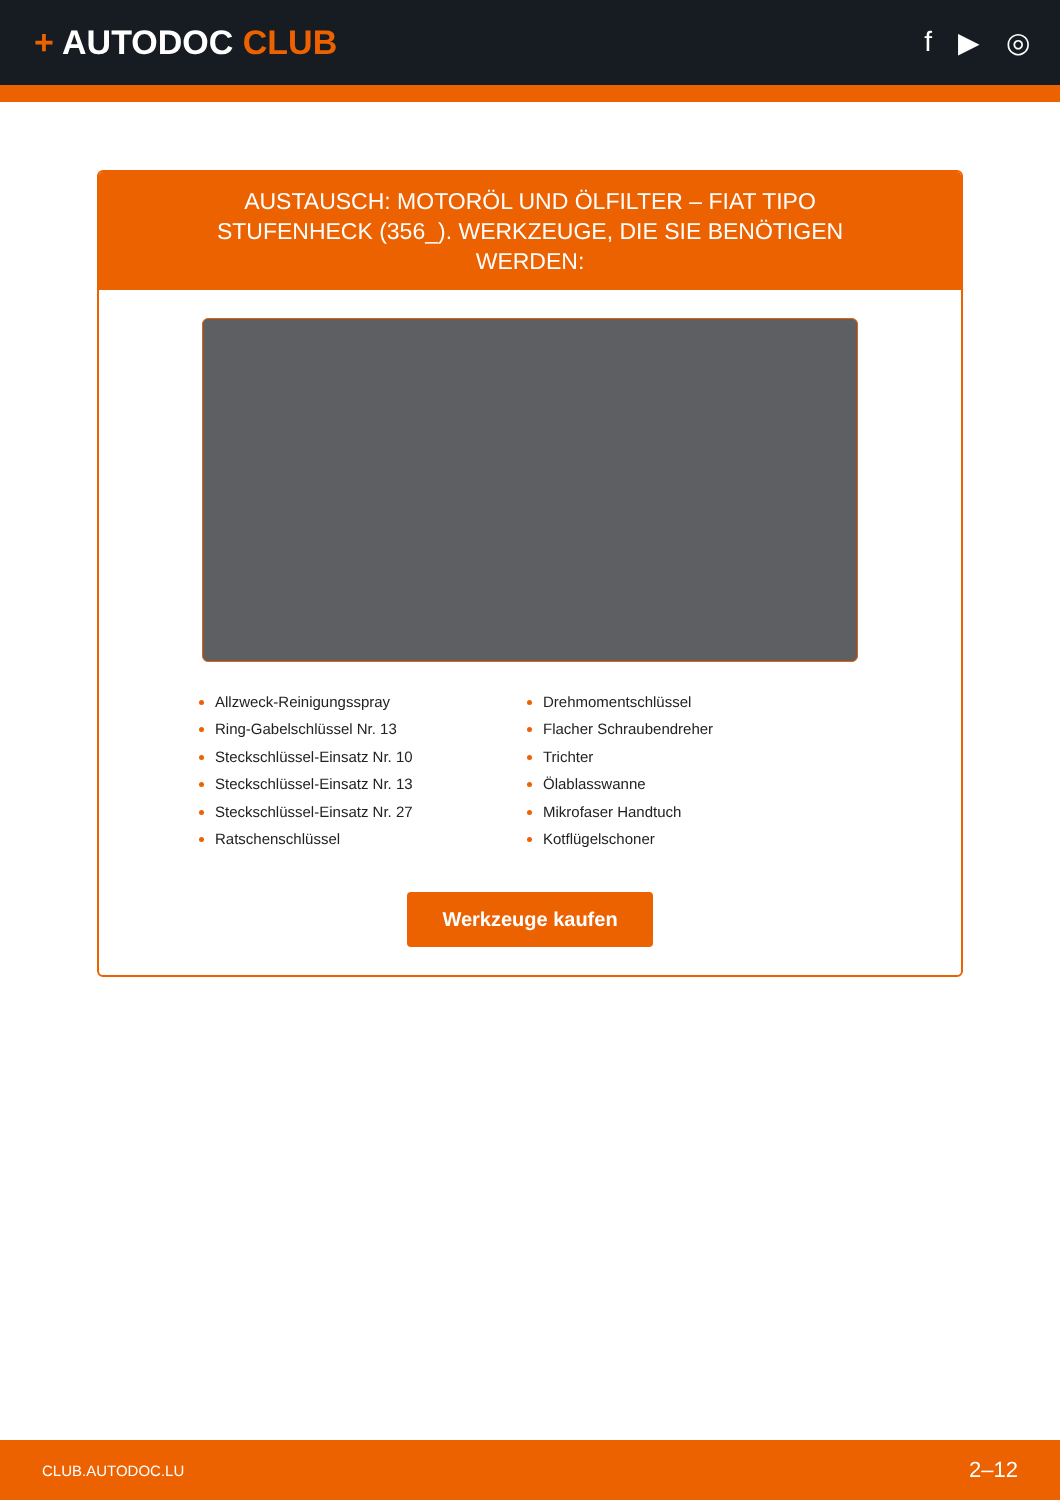+ AUTODOC CLUB
f ▶ ◎
AUSTAUSCH: MOTORÖL UND ÖLFILTER – FIAT TIPO STUFENHECK (356_). WERKZEUGE, DIE SIE BENÖTIGEN WERDEN:
Allzweck-Reinigungsspray
Ring-Gabelschlüssel Nr. 13
Steckschlüssel-Einsatz Nr. 10
Steckschlüssel-Einsatz Nr. 13
Steckschlüssel-Einsatz Nr. 27
Ratschenschlüssel
Drehmomentschlüssel
Flacher Schraubendreher
Trichter
Ölablasswanne
Mikrofaser Handtuch
Kotflügelschoner
Werkzeuge kaufen
CLUB.AUTODOC.LU 2–12